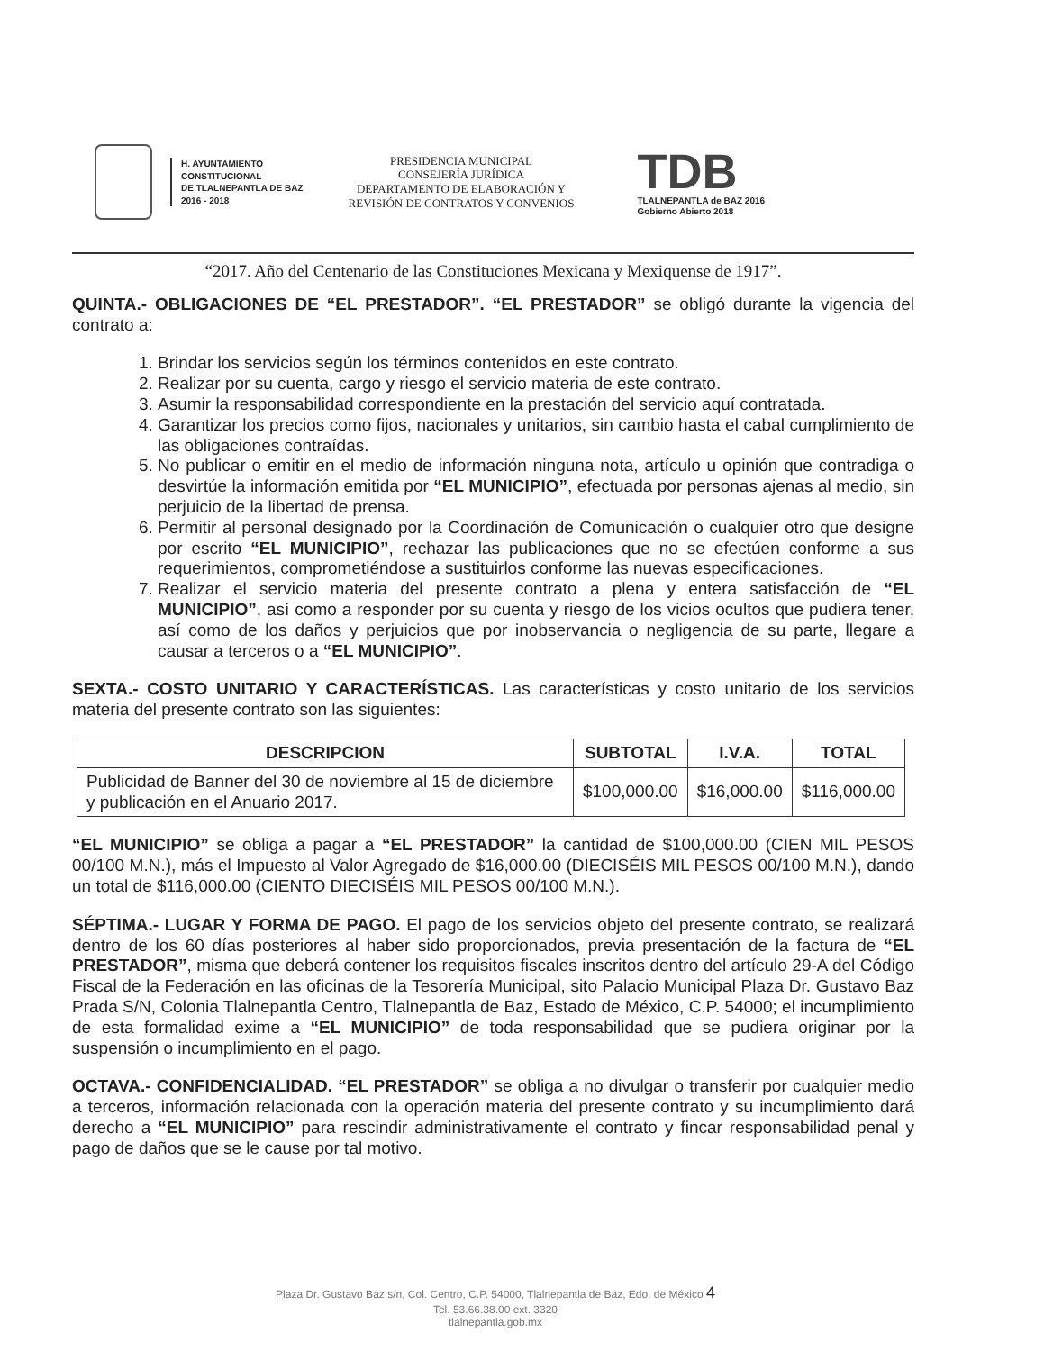H. AYUNTAMIENTO
CONSTITUCIONAL
DE TLALNEPANTLA DE BAZ
2016 - 2018
PRESIDENCIA MUNICIPAL
CONSEJERÍA JURÍDICA
DEPARTAMENTO DE ELABORACIÓN Y
REVISIÓN DE CONTRATOS Y CONVENIOS
TDB
TLALNEPANTLA de BAZ 2016
Gobierno Abierto 2018
“2017. Año del Centenario de las Constituciones Mexicana y Mexiquense de 1917”.
QUINTA.- OBLIGACIONES DE “EL PRESTADOR”. “EL PRESTADOR” se obligó durante la vigencia del contrato a:
1. Brindar los servicios según los términos contenidos en este contrato.
2. Realizar por su cuenta, cargo y riesgo el servicio materia de este contrato.
3. Asumir la responsabilidad correspondiente en la prestación del servicio aquí contratada.
4. Garantizar los precios como fijos, nacionales y unitarios, sin cambio hasta el cabal cumplimiento de las obligaciones contraídas.
5. No publicar o emitir en el medio de información ninguna nota, artículo u opinión que contradiga o desvirtúe la información emitida por “EL MUNICIPIO”, efectuada por personas ajenas al medio, sin perjuicio de la libertad de prensa.
6. Permitir al personal designado por la Coordinación de Comunicación o cualquier otro que designe por escrito “EL MUNICIPIO”, rechazar las publicaciones que no se efectúen conforme a sus requerimientos, comprometiéndose a sustituirlos conforme las nuevas especificaciones.
7. Realizar el servicio materia del presente contrato a plena y entera satisfacción de “EL MUNICIPIO”, así como a responder por su cuenta y riesgo de los vicios ocultos que pudiera tener, así como de los daños y perjuicios que por inobservancia o negligencia de su parte, llegare a causar a terceros o a “EL MUNICIPIO”.
SEXTA.- COSTO UNITARIO Y CARACTERÍSTICAS. Las características y costo unitario de los servicios materia del presente contrato son las siguientes:
| DESCRIPCION | SUBTOTAL | I.V.A. | TOTAL |
| --- | --- | --- | --- |
| Publicidad de Banner del 30 de noviembre al 15 de diciembre y publicación en el Anuario 2017. | $100,000.00 | $16,000.00 | $116,000.00 |
“EL MUNICIPIO” se obliga a pagar a “EL PRESTADOR” la cantidad de $100,000.00 (CIEN MIL PESOS 00/100 M.N.), más el Impuesto al Valor Agregado de $16,000.00 (DIECISÉIS MIL PESOS 00/100 M.N.), dando un total de $116,000.00 (CIENTO DIECISÉIS MIL PESOS 00/100 M.N.).
SÉPTIMA.- LUGAR Y FORMA DE PAGO. El pago de los servicios objeto del presente contrato, se realizará dentro de los 60 días posteriores al haber sido proporcionados, previa presentación de la factura de “EL PRESTADOR”, misma que deberá contener los requisitos fiscales inscritos dentro del artículo 29-A del Código Fiscal de la Federación en las oficinas de la Tesorería Municipal, sito Palacio Municipal Plaza Dr. Gustavo Baz Prada S/N, Colonia Tlalnepantla Centro, Tlalnepantla de Baz, Estado de México, C.P. 54000; el incumplimiento de esta formalidad exime a “EL MUNICIPIO” de toda responsabilidad que se pudiera originar por la suspensión o incumplimiento en el pago.
OCTAVA.- CONFIDENCIALIDAD. “EL PRESTADOR” se obliga a no divulgar o transferir por cualquier medio a terceros, información relacionada con la operación materia del presente contrato y su incumplimiento dará derecho a “EL MUNICIPIO” para rescindir administrativamente el contrato y fincar responsabilidad penal y pago de daños que se le cause por tal motivo.
Plaza Dr. Gustavo Baz s/n, Col. Centro, C.P. 54000, Tlalnepantla de Baz, Edo. de México 4
Tel. 53.66.38.00 ext. 3320
tlalnepantla.gob.mx